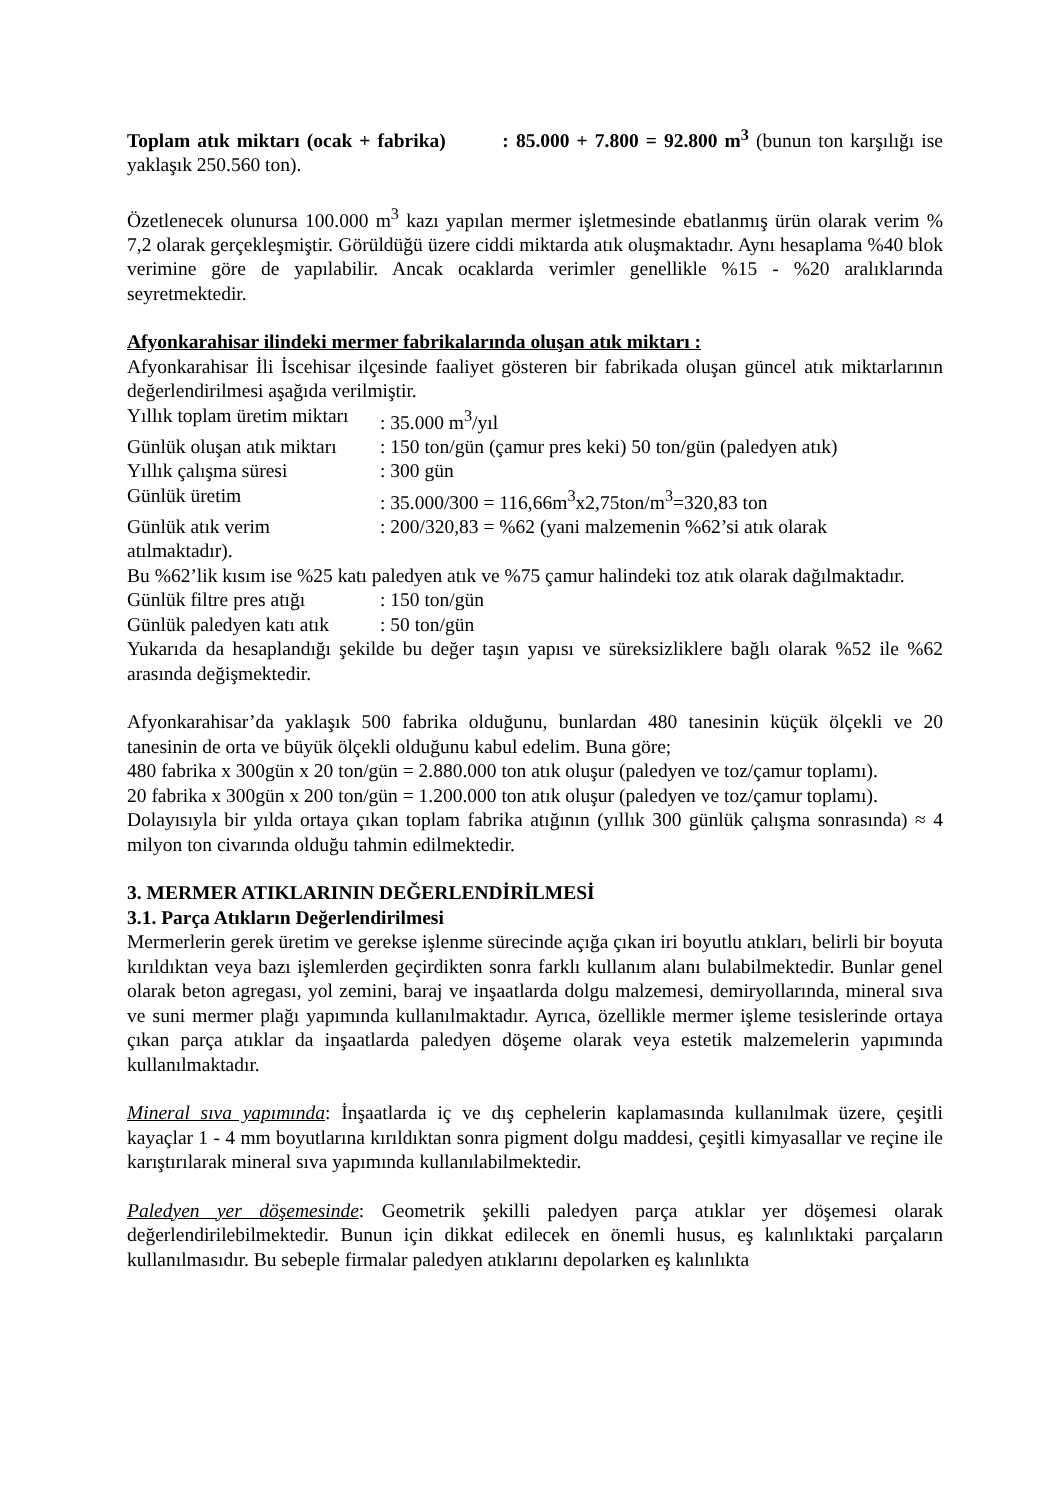Toplam atık miktarı (ocak + fabrika) : 85.000 + 7.800 = 92.800 m<sup>3</sup> (bunun ton karşılığı ise yaklaşık 250.560 ton).
Özetlenecek olunursa 100.000 m<sup>3</sup> kazı yapılan mermer işletmesinde ebatlanmış ürün olarak verim % 7,2 olarak gerçekleşmiştir. Görüldüğü üzere ciddi miktarda atık oluşmaktadır. Aynı hesaplama %40 blok verimine göre de yapılabilir. Ancak ocaklarda verimler genellikle %15 - %20 aralıklarında seyretmektedir.
Afyonkarahisar ilindeki mermer fabrikalarında oluşan atık miktarı :
Afyonkarahisar İli İscehisar ilçesinde faaliyet gösteren bir fabrikada oluşan güncel atık miktarlarının değerlendirilmesi aşağıda verilmiştir.
Yıllık toplam üretim miktarı: 35.000 m<sup>3</sup>/yıl
Günlük oluşan atık miktarı: 150 ton/gün (çamur pres keki) 50 ton/gün (paledyen atık)
Yıllık çalışma süresi: 300 gün
Günlük üretim: 35.000/300 = 116,66m<sup>3</sup>x2,75ton/m<sup>3</sup>=320,83 ton
Günlük atık verim: 200/320,83 = %62 (yani malzemenin %62’si atık olarak
atılmaktadır).
Bu %62’lik kısım ise %25 katı paledyen atık ve %75 çamur halindeki toz atık olarak dağılmaktadır.
Günlük filtre pres atığı: 150 ton/gün
Günlük paledyen katı atık: 50 ton/gün
Yukarıda da hesaplandığı şekilde bu değer taşın yapısı ve süreksizliklere bağlı olarak %52 ile %62 arasında değişmektedir.
Afyonkarahisar’da yaklaşık 500 fabrika olduğunu, bunlardan 480 tanesinin küçük ölçekli ve 20 tanesinin de orta ve büyük ölçekli olduğunu kabul edelim. Buna göre;
480 fabrika x 300gün x 20 ton/gün = 2.880.000 ton atık oluşur (paledyen ve toz/çamur toplamı).
20 fabrika x 300gün x 200 ton/gün = 1.200.000 ton atık oluşur (paledyen ve toz/çamur toplamı).
Dolayısıyla bir yılda ortaya çıkan toplam fabrika atığının (yıllık 300 günlük çalışma sonrasında) ≈ 4 milyon ton civarında olduğu tahmin edilmektedir.
3. MERMER ATIKLARININ DEĞERLENDİRİLMESİ
3.1. Parça Atıkların Değerlendirilmesi
Mermerlerin gerek üretim ve gerekse işlenme sürecinde açığa çıkan iri boyutlu atıkları, belirli bir boyuta kırıldıktan veya bazı işlemlerden geçirdikten sonra farklı kullanım alanı bulabilmektedir. Bunlar genel olarak beton agregası, yol zemini, baraj ve inşaatlarda dolgu malzemesi, demiryollarında, mineral sıva ve suni mermer plağı yapımında kullanılmaktadır. Ayrıca, özellikle mermer işleme tesislerinde ortaya çıkan parça atıklar da inşaatlarda paledyen döşeme olarak veya estetik malzemelerin yapımında kullanılmaktadır.
Mineral sıva yapımında: İnşaatlarda iç ve dış cephelerin kaplamasında kullanılmak üzere, çeşitli kayaçlar 1 - 4 mm boyutlarına kırıldıktan sonra pigment dolgu maddesi, çeşitli kimyasallar ve reçine ile karıştırılarak mineral sıva yapımında kullanılabilmektedir.
Paledyen yer döşemesinde: Geometrik şekilli paledyen parça atıklar yer döşemesi olarak değerlendirilebilmektedir. Bunun için dikkat edilecek en önemli husus, eş kalınlıktaki parçaların kullanılmasıdır. Bu sebeple firmalar paledyen atıklarını depolarken eş kalınlıkta